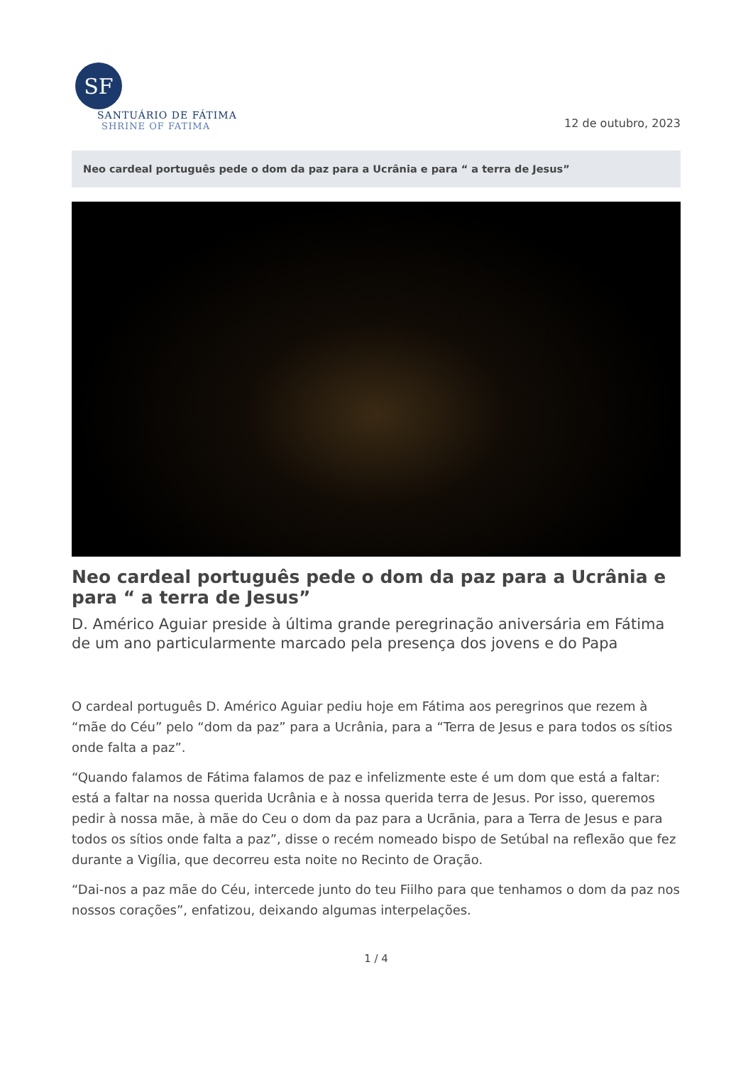SF
SANTUÁRIO DE FÁTIMA
SHRINE OF FATIMA
12 de outubro, 2023
Neo cardeal português pede o dom da paz para a Ucrânia e para “ a terra de Jesus”
Neo cardeal português pede o dom da paz para a Ucrânia e para “ a terra de Jesus”
D. Américo Aguiar preside à última grande peregrinação aniversária em Fátima de um ano particularmente marcado pela presença dos jovens e do Papa
O cardeal português D. Américo Aguiar pediu hoje em Fátima aos peregrinos que rezem à “mãe do Céu” pelo “dom da paz” para a Ucrânia, para a “Terra de Jesus e para todos os sítios onde falta a paz”.
“Quando falamos de Fátima falamos de paz e infelizmente este é um dom que está a faltar: está a faltar na nossa querida Ucrânia e à nossa querida terra de Jesus. Por isso, queremos pedir à nossa mãe, à mãe do Ceu o dom da paz para a Ucrãnia, para a Terra de Jesus e para todos os sítios onde falta a paz”, disse o recém nomeado bispo de Setúbal na reflexão que fez durante a Vigília, que decorreu esta noite no Recinto de Oração.
“Dai-nos a paz mãe do Céu, intercede junto do teu Fiilho para que tenhamos o dom da paz nos nossos corações”, enfatizou, deixando algumas interpelações.
1 / 4